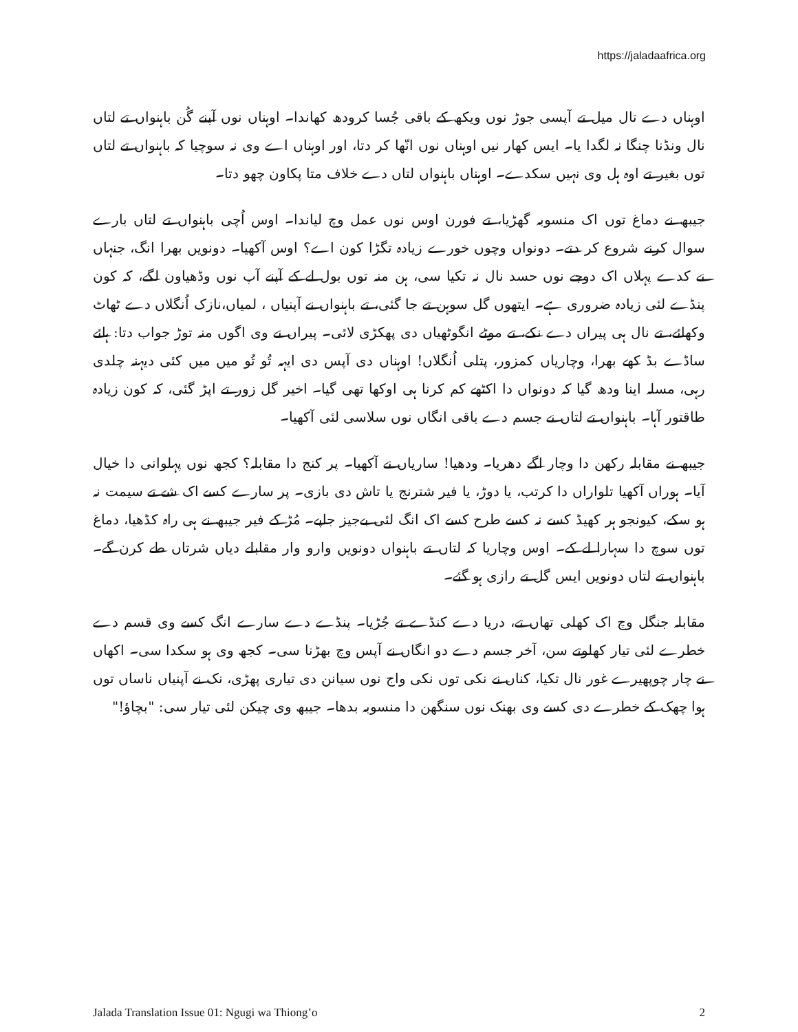https://jaladaafrica.org
اوہناں دے تال میل تے آپسی جوڑ نوں ویکھ کے باقی جُسا کرودھ کھاندا۔ اوہناں نوں آپنے گُن باہنواں تے لتاں نال ونڈنا چنگا نہ لگدا یا۔ ایس کھار نیں اوہناں نوں انّھا کر دتا، اور اوہناں اے وی نہ سوچیا کہ باہنواں تے لتاں توں بغیر تے اوہ ہل وی نہیں سکدے۔ اوہناں باہنواں لتاں دے خلاف متا پکاون چھو دتا۔
جیبھ نے دماغ توں اک منسوبہ گھڑیا، تے فورن اوس نوں عمل وچ لیاندا۔ اوس اُچی باہنواں تے لتاں بارے سوال کرنے شروع کر دتے۔ دونواں وچوں خورے زیادہ تگڑا کون اے؟ اوس آکھیا۔ دونویں بھرا انگ، جنہاں نے کدے پہلاں اک دوجے نوں حسد نال نہ تکیا سی، ہن منہ توں بول لے کے آپنے آپ نوں وڈھیاون لگے، کہ کون پنڈے لئی زیادہ ضروری ہے۔ ایتھوں گل سوہن تے جا گئی، تے باہنواں نے آپنیاں ، لمیاں،نازک اُنگلاں دے ٹھاٹ وکھائے، تے نال ہی پیراں دے نکے، تے موٹے انگوٹھیاں دی پھکڑی لائی۔ پیراں نے وی اگوں منہ توڑ جواب دتا: ہائے ساڈے بڈ کھے بھرا، وچاریاں کمزور، پتلی اُنگلاں! اوہناں دی آپس دی ایہہ تُو تُو میں میں کئی دیہنہ چلدی رہی، مسلہ اینا ودھ گیا کہ دونواں دا اکٹھے کم کرنا ہی اوکھا تھی گیا۔ اخیر گل زور تے اپڑ گئی، کہ کون زیادہ طاقتور آہا۔ باہنواں تے لتاں نے جسم دے باقی انگاں نوں سلاسی لئی آکھیا۔
جیبھ نے مقابلہ رکھن دا وچار اگے دھریا۔ ودھیا! ساریاں نے آکھیا۔ پر کنج دا مقابلہ؟ کجھ نوں پہلوانی دا خیال آیا۔ ہوراں آکھیا تلواراں دا کرتب، یا دوڑ، یا فیر شترنج یا تاش دی بازی۔ پر سارے کسے اک شے تے سیمت نہ ہو سکے، کیونجو ہر کھیڈ کسے نہ کسے طرح کسے اک انگ لئی بےجیز جاپے۔ مُڑ کے فیر جیبھ نے ہی راہ کڈھیا، دماغ توں سوچ دا سہارا لے کے۔ اوس وچاریا کہ لتاں تے باہنواں دونویں وارو وار مقابلے دیاں شرتاں طے کرن گے۔ باہنواں تے لتاں دونویں ایس گل تے رازی ہو گئے۔
مقابلہ جنگل وچ اک کھلی تھاں تے، دریا دے کنڈے تے جُڑیا۔ پنڈے دے سارے انگ کسے وی قسم دے خطرے لئی تیار کھلوتے سن، آخر جسم دے دو انگاں نے آپس وچ بھڑنا سی۔ کجھ وی ہو سکدا سی۔ اکھاں نے چار چوپھیرے غور نال تکیا، کناں نے نکی توں نکی واج نوں سیانن دی تیاری پھڑی، نک نے آپنیاں ناساں توں ہوا چھک کے خطرے دی کسے وی بھنک نوں سنگھن دا منسوبہ بدھا۔ جیبھ وی چیکن لئی تیار سی: "بچاؤ!"
Jalada Translation Issue 01: Ngugi wa Thiong’o 2